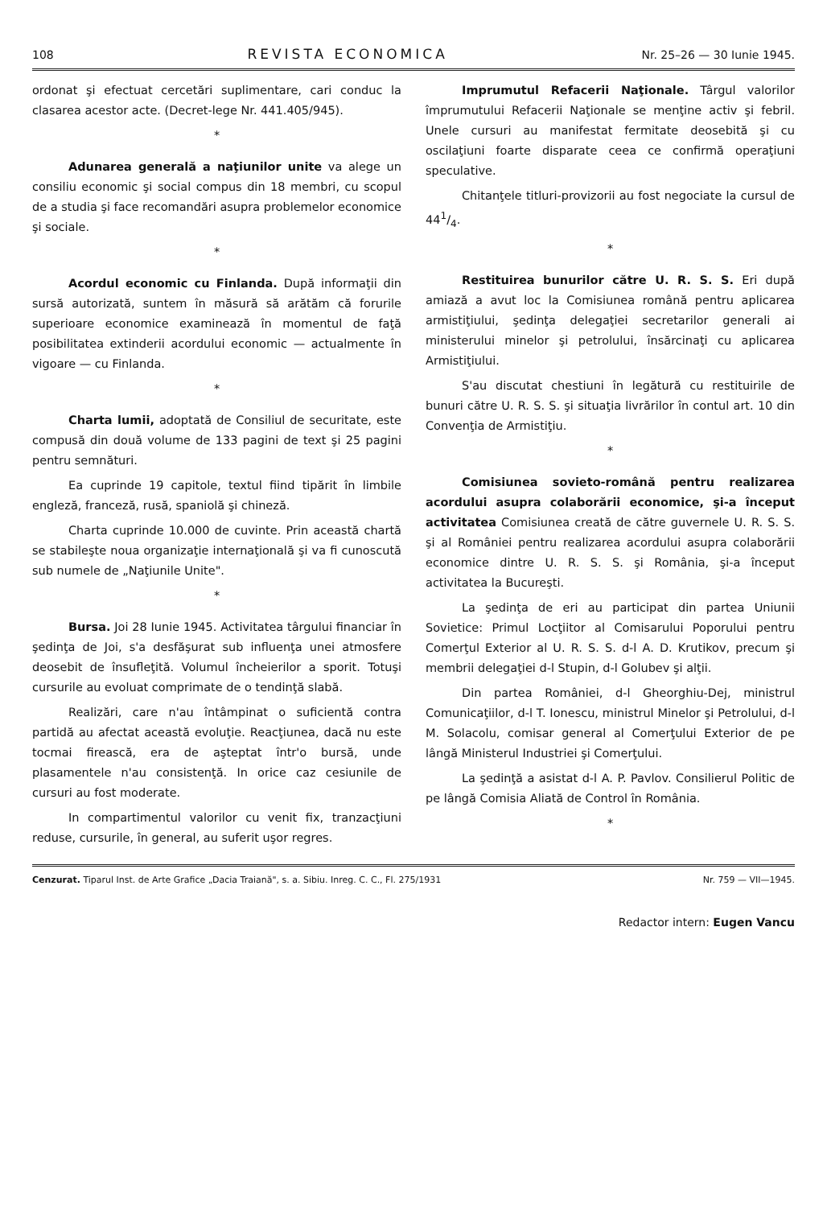108 REVISTA ECONOMICA Nr. 25–26 — 30 Iunie 1945.
ordonat şi efectuat cercetări suplimentare, cari conduc la clasarea acestor acte. (Decret-lege Nr. 441.405/945).
*
Adunarea generală a naţiunilor unite va alege un consiliu economic şi social compus din 18 membri, cu scopul de a studia şi face recomandări asupra problemelor economice şi sociale.
*
Acordul economic cu Finlanda. După informaţii din sursă autorizată, suntem în măsură să arătăm că forurile superioare economice examinează în momentul de faţă posibilitatea extinderii acordului economic — actualmente în vigoare — cu Finlanda.
*
Charta lumii, adoptată de Consiliul de securitate, este compusă din două volume de 133 pagini de text şi 25 pagini pentru semnături.
Ea cuprinde 19 capitole, textul fiind tipărit în limbile engleză, franceză, rusă, spaniolă şi chineză.
Charta cuprinde 10.000 de cuvinte. Prin această chartă se stabileşte noua organizaţie internaţională şi va fi cunoscută sub numele de „Naţiunile Unite".
*
Bursa. Joi 28 Iunie 1945. Activitatea târgului financiar în şedinţa de Joi, s'a desfăşurat sub influenţa unei atmosfere deosebit de însufleţită. Volumul încheierilor a sporit. Totuşi cursurile au evoluat comprimate de o tendinţă slabă.
Realizări, care n'au întâmpinat o suficientă contra partidă au afectat această evoluţie. Reacţiunea, dacă nu este tocmai firească, era de aşteptat într'o bursă, unde plasamentele n'au consistenţă. In orice caz cesiunile de cursuri au fost moderate.
In compartimentul valorilor cu venit fix, tranzacţiuni reduse, cursurile, în general, au suferit uşor regres.
Imprumutul Refacerii Naţionale. Târgul valorilor împrumutului Refacerii Naţionale se menţine activ şi febril. Unele cursuri au manifestat fermitate deosebită şi cu oscilaţiuni foarte disparate ceea ce confirmă operaţiuni speculative.
Chitanţele titluri-provizorii au fost negociate la cursul de 441/4.
*
Restituirea bunurilor către U. R. S. S. Eri după amiază a avut loc la Comisiunea română pentru aplicarea armistiţiului, şedinţa delegaţiei secretarilor generali ai ministerului minelor şi petrolului, însărcinaţi cu aplicarea Armistiţiului.
S'au discutat chestiuni în legătură cu restituirile de bunuri către U. R. S. S. şi situaţia livrărilor în contul art. 10 din Convenţia de Armistiţiu.
*
Comisiunea sovieto-română pentru realizarea acordului asupra colaborării economice, şi-a început activitatea Comisiunea creată de către guvernele U. R. S. S. şi al României pentru realizarea acordului asupra colaborării economice dintre U. R. S. S. şi România, şi-a început activitatea la Bucureşti.
La şedinţa de eri au participat din partea Uniunii Sovietice: Primul Locţiitor al Comisarului Poporului pentru Comerţul Exterior al U. R. S. S. d-l A. D. Krutikov, precum şi membrii delegaţiei d-l Stupin, d-l Golubev şi alţii.
Din partea României, d-l Gheorghiu-Dej, ministrul Comunicaţiilor, d-l T. Ionescu, ministrul Minelor şi Petrolului, d-l M. Solacolu, comisar general al Comerţului Exterior de pe lângă Ministerul Industriei şi Comerţului.
La şedinţă a asistat d-l A. P. Pavlov. Consilierul Politic de pe lângă Comisia Aliată de Control în România.
*
Cenzurat. Tiparul Inst. de Arte Grafice „Dacia Traiană", s. a. Sibiu. Inreg. C. C., Fl. 275/1931 Nr. 759 — VII—1945.
Redactor intern: Eugen Vancu